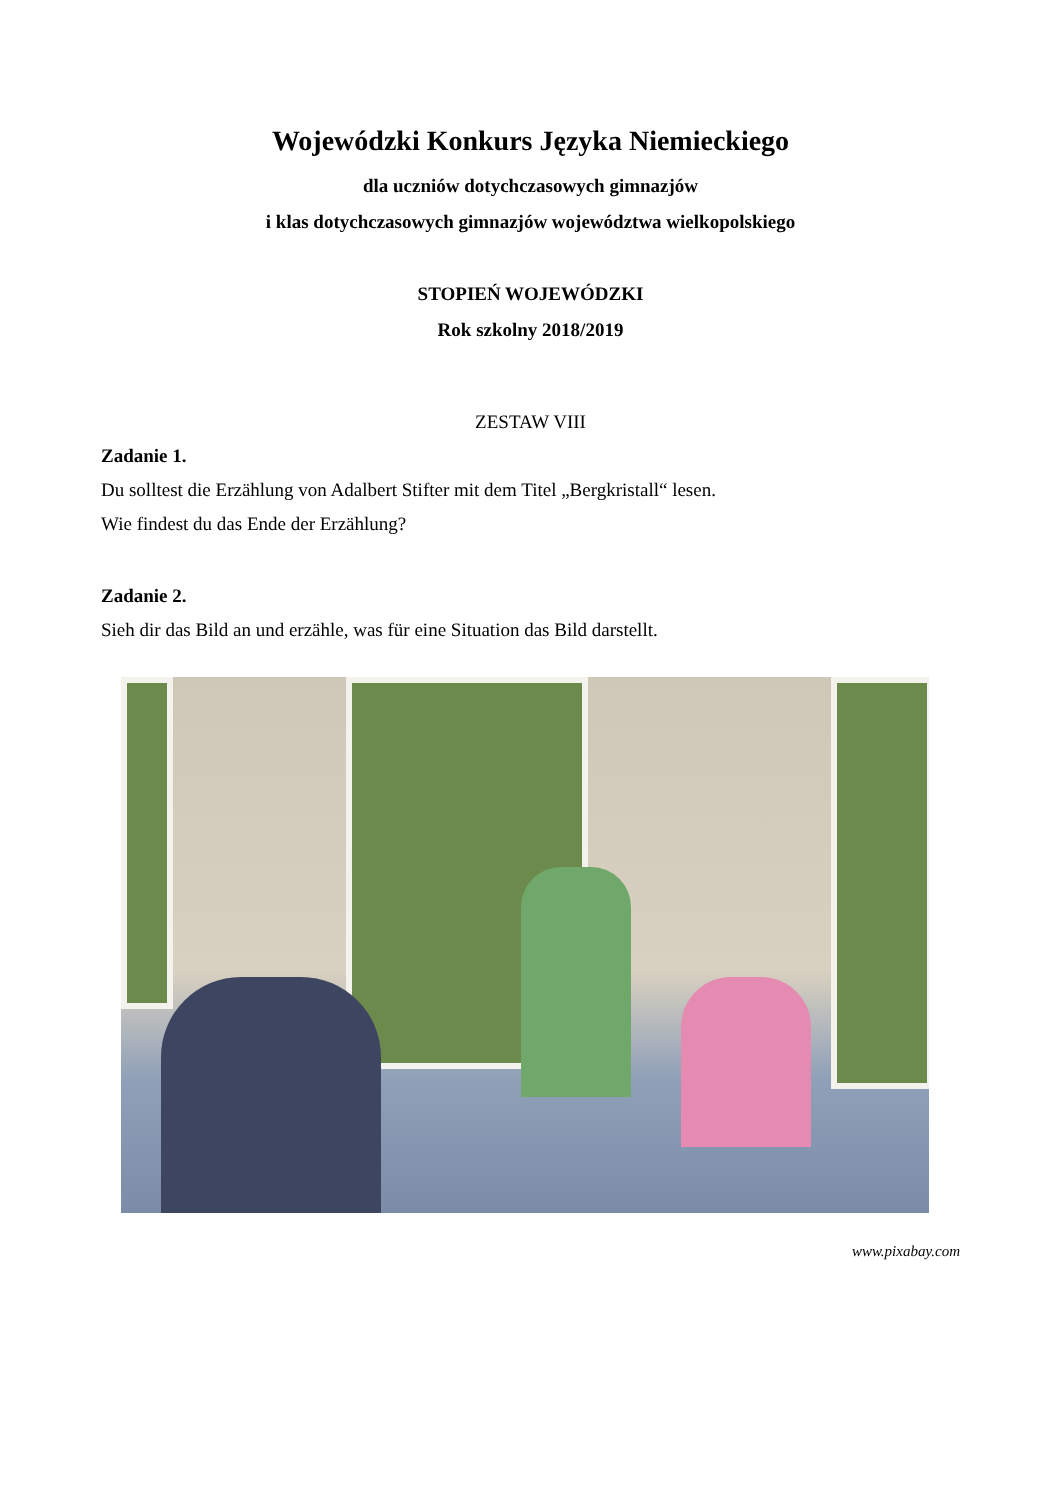Wojewódzki Konkurs Języka Niemieckiego
dla uczniów dotychczasowych gimnazjów
i klas dotychczasowych gimnazjów województwa wielkopolskiego
STOPIEŃ WOJEWÓDZKI
Rok szkolny 2018/2019
ZESTAW VIII
Zadanie 1.
Du solltest die Erzählung von Adalbert Stifter mit dem Titel „Bergkristall“ lesen.
Wie findest du das Ende der Erzählung?
Zadanie 2.
Sieh dir das Bild an und erzähle, was für eine Situation das Bild darstellt.
www.pixabay.com